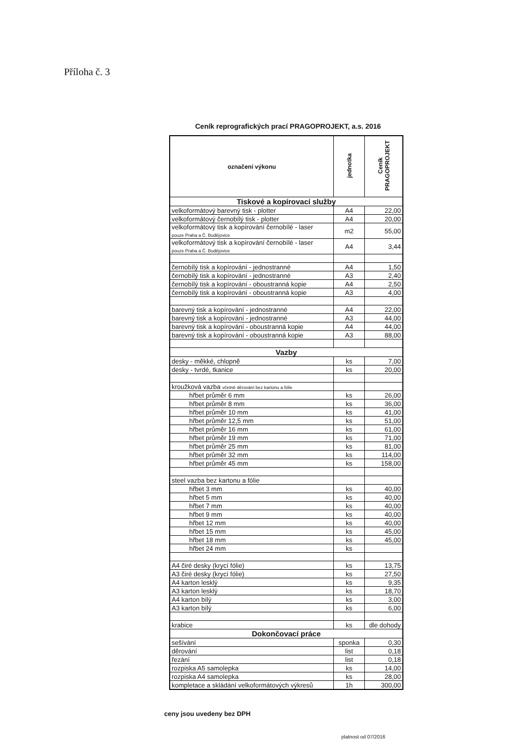Příloha č. 3
Ceník reprografických prací PRAGOPROJEKT, a.s. 2016
| označení výkonu | jednotka | Ceník PRAGOPROJEKT |
| --- | --- | --- |
| Tiskové a kopírovací služby | | |
| velkoformátový barevný tisk - plotter | A4 | 22,00 |
| velkoformátový černobílý tisk - plotter | A4 | 20,00 |
| velkoformátový tisk a kopírování černobílé - laser pouze Praha a Č. Budějovice | m2 | 55,00 |
| velkoformátový tisk a kopírování černobílé - laser pouze Praha a Č. Budějovice | A4 | 3,44 |
| černobílý tisk a kopírování - jednostranné | A4 | 1,50 |
| černobílý tisk a kopírování - jednostranné | A3 | 2,40 |
| černobílý tisk a kopírování - oboustranná kopie | A4 | 2,50 |
| černobílý tisk a kopírování - oboustranná kopie | A3 | 4,00 |
| barevný tisk a kopírování - jednostranné | A4 | 22,00 |
| barevný tisk a kopírování - jednostranné | A3 | 44,00 |
| barevný tisk a kopírování - oboustranná kopie | A4 | 44,00 |
| barevný tisk a kopírování - oboustranná kopie | A3 | 88,00 |
| Vazby | | |
| desky - měkké, chlopně | ks | 7,00 |
| desky - tvrdé, tkanice | ks | 20,00 |
| kroužková vazba včetně děrování bez kartonu a fólie | | |
| hřbet průměr 6 mm | ks | 26,00 |
| hřbet průměr 8 mm | ks | 36,00 |
| hřbet průměr 10 mm | ks | 41,00 |
| hřbet průměr 12,5 mm | ks | 51,00 |
| hřbet průměr 16 mm | ks | 61,00 |
| hřbet průměr 19 mm | ks | 71,00 |
| hřbet průměr 25 mm | ks | 81,00 |
| hřbet průměr 32 mm | ks | 114,00 |
| hřbet průměr 45 mm | ks | 158,00 |
| steel vazba bez kartonu a fólie | | |
| hřbet 3 mm | ks | 40,00 |
| hřbet 5 mm | ks | 40,00 |
| hřbet 7 mm | ks | 40,00 |
| hřbet 9 mm | ks | 40,00 |
| hřbet 12 mm | ks | 40,00 |
| hřbet 15 mm | ks | 45,00 |
| hřbet 18 mm | ks | 45,00 |
| hřbet 24 mm | ks | |
| A4 čiré desky (krycí fólie) | ks | 13,75 |
| A3 čiré desky (krycí fólie) | ks | 27,50 |
| A4 karton lesklý | ks | 9,35 |
| A3 karton lesklý | ks | 18,70 |
| A4 karton bílý | ks | 3,00 |
| A3 karton bílý | ks | 6,00 |
| krabice | ks | dle dohody |
| Dokončovací práce | | |
| sešívání | sponka | 0,30 |
| děrování | list | 0,18 |
| řezání | list | 0,18 |
| rozpiska A5 samolepka | ks | 14,00 |
| rozpiska A4 samolepka | ks | 28,00 |
| kompletace a skládání velkoformátových výkresů | 1h | 300,00 |
ceny jsou uvedeny bez DPH
platnost od 07/2016